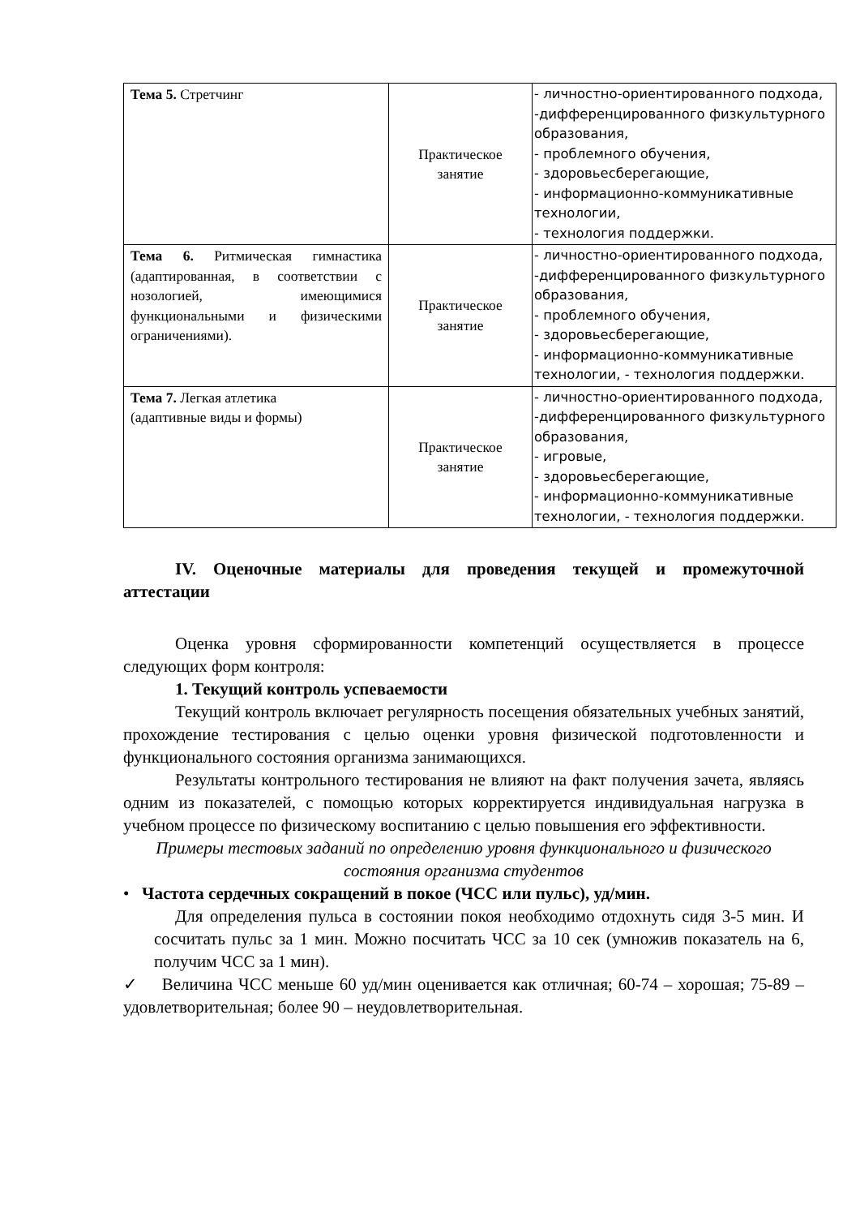| Тема 5. Стретчинг | Практическое занятие | - личностно-ориентированного подхода, -дифференцированного физкультурного образования, - проблемного обучения, - здоровьесберегающие, - информационно-коммуникативные технологии, - технология поддержки. |
| Тема 6. Ритмическая гимнастика (адаптированная, в соответствии с нозологией, имеющимися функциональными и физическими ограничениями). | Практическое занятие | - личностно-ориентированного подхода, -дифференцированного физкультурного образования, - проблемного обучения, - здоровьесберегающие, - информационно-коммуникативные технологии, - технология поддержки. |
| Тема 7. Легкая атлетика (адаптивные виды и формы) | Практическое занятие | - личностно-ориентированного подхода, -дифференцированного физкультурного образования, - игровые, - здоровьесберегающие, - информационно-коммуникативные технологии, - технология поддержки. |
IV. Оценочные материалы для проведения текущей и промежуточной аттестации
Оценка уровня сформированности компетенций осуществляется в процессе следующих форм контроля:
1. Текущий контроль успеваемости
Текущий контроль включает регулярность посещения обязательных учебных занятий, прохождение тестирования с целью оценки уровня физической подготовленности и функционального состояния организма занимающихся.
Результаты контрольного тестирования не влияют на факт получения зачета, являясь одним из показателей, с помощью которых корректируется индивидуальная нагрузка в учебном процессе по физическому воспитанию с целью повышения его эффективности.
Примеры тестовых заданий по определению уровня функционального и физического состояния организма студентов
• Частота сердечных сокращений в покое (ЧСС или пульс), уд/мин.
Для определения пульса в состоянии покоя необходимо отдохнуть сидя 3-5 мин. И сосчитать пульс за 1 мин. Можно посчитать ЧСС за 10 сек (умножив показатель на 6, получим ЧСС за 1 мин).
✓ Величина ЧСС меньше 60 уд/мин оценивается как отличная; 60-74 – хорошая; 75-89 – удовлетворительная; более 90 – неудовлетворительная.